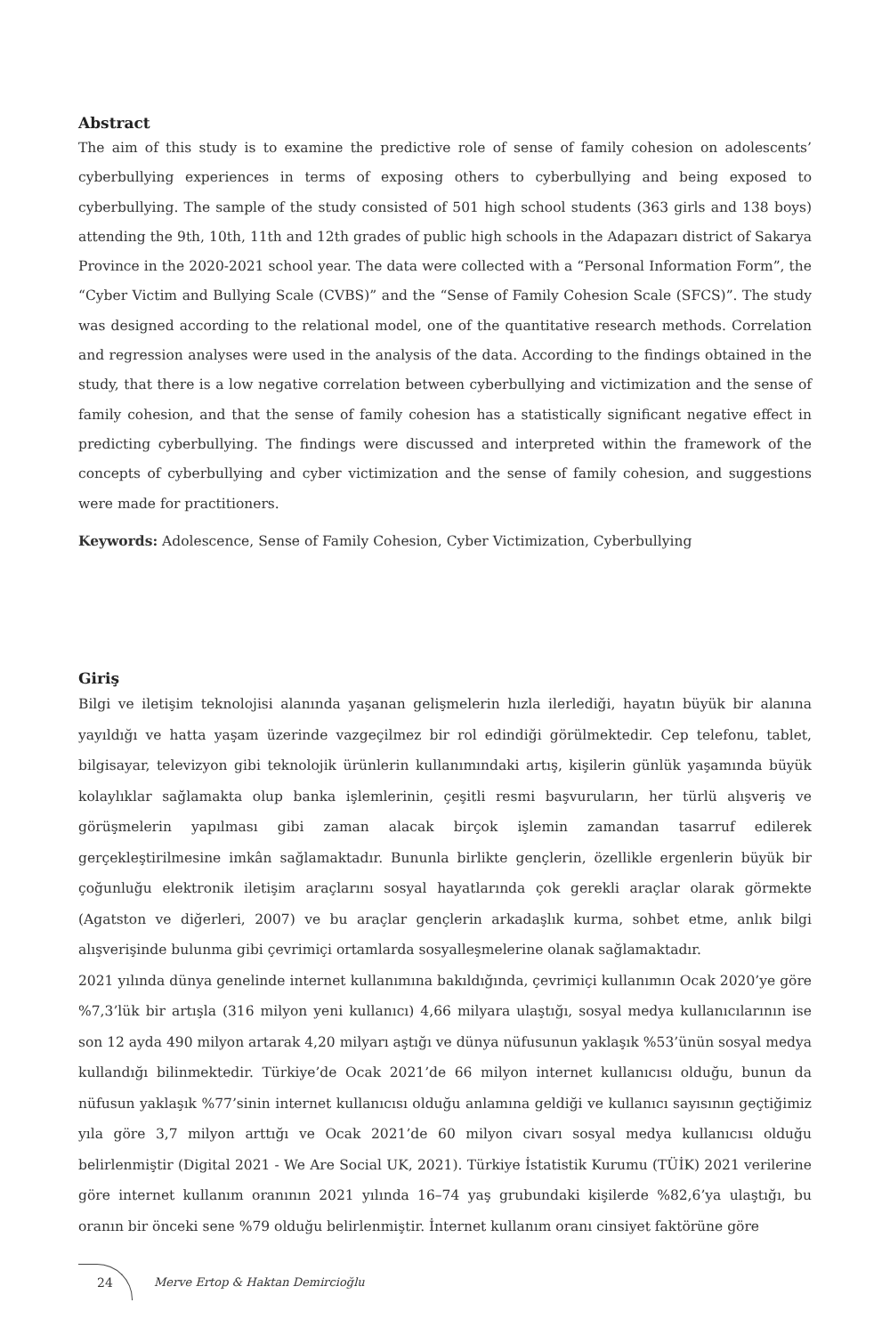Abstract
The aim of this study is to examine the predictive role of sense of family cohesion on adolescents’ cyberbullying experiences in terms of exposing others to cyberbullying and being exposed to cyberbullying. The sample of the study consisted of 501 high school students (363 girls and 138 boys) attending the 9th, 10th, 11th and 12th grades of public high schools in the Adapazarı district of Sakarya Province in the 2020-2021 school year. The data were collected with a “Personal Information Form”, the “Cyber Victim and Bullying Scale (CVBS)” and the “Sense of Family Cohesion Scale (SFCS)”. The study was designed according to the relational model, one of the quantitative research methods. Correlation and regression analyses were used in the analysis of the data. According to the findings obtained in the study, that there is a low negative correlation between cyberbullying and victimization and the sense of family cohesion, and that the sense of family cohesion has a statistically significant negative effect in predicting cyberbullying. The findings were discussed and interpreted within the framework of the concepts of cyberbullying and cyber victimization and the sense of family cohesion, and suggestions were made for practitioners.
Keywords: Adolescence, Sense of Family Cohesion, Cyber Victimization, Cyberbullying
Giriş
Bilgi ve iletişim teknolojisi alanında yaşanan gelişmelerin hızla ilerlediği, hayatın büyük bir alanına yayıldığı ve hatta yaşam üzerinde vazgeçilmez bir rol edindiği görülmektedir. Cep telefonu, tablet, bilgisayar, televizyon gibi teknolojik ürünlerin kullanımındaki artış, kişilerin günlük yaşamında büyük kolaylıklar sağlamakta olup banka işlemlerinin, çeşitli resmi başvuruların, her türlü alışveriş ve görüşmelerin yapılması gibi zaman alacak birçok işlemin zamandan tasarruf edilerek gerçekleştirilmesine imkân sağlamaktadır. Bununla birlikte gençlerin, özellikle ergenlerin büyük bir çoğunluğu elektronik iletişim araçlarını sosyal hayatlarında çok gerekli araçlar olarak görmekte (Agatston ve diğerleri, 2007) ve bu araçlar gençlerin arkadaşlık kurma, sohbet etme, anlık bilgi alışverişinde bulunma gibi çevrimiçi ortamlarda sosyalleşmelerine olanak sağlamaktadır.
2021 yılında dünya genelinde internet kullanımına bakıldığında, çevrimiçi kullanımın Ocak 2020’ye göre %7,3’lük bir artışla (316 milyon yeni kullanıcı) 4,66 milyara ulaştığı, sosyal medya kullanıcılarının ise son 12 ayda 490 milyon artarak 4,20 milyarı aştığı ve dünya nüfusunun yaklaşık %53’ünün sosyal medya kullandığı bilinmektedir. Türkiye’de Ocak 2021’de 66 milyon internet kullanıcısı olduğu, bunun da nüfusun yaklaşık %77’sinin internet kullanıcısı olduğu anlamına geldiği ve kullanıcı sayısının geçtiğimiz yıla göre 3,7 milyon arttığı ve Ocak 2021’de 60 milyon civarı sosyal medya kullanıcısı olduğu belirlenmiştir (Digital 2021 - We Are Social UK, 2021). Türkiye İstatistik Kurumu (TÜİK) 2021 verilerine göre internet kullanım oranının 2021 yılında 16–74 yaş grubundaki kişilerde %82,6’ya ulaştığı, bu oranın bir önceki sene %79 olduğu belirlenmiştir. İnternet kullanım oranı cinsiyet faktörüne göre
24
Merve Ertop & Haktan Demircioğlu